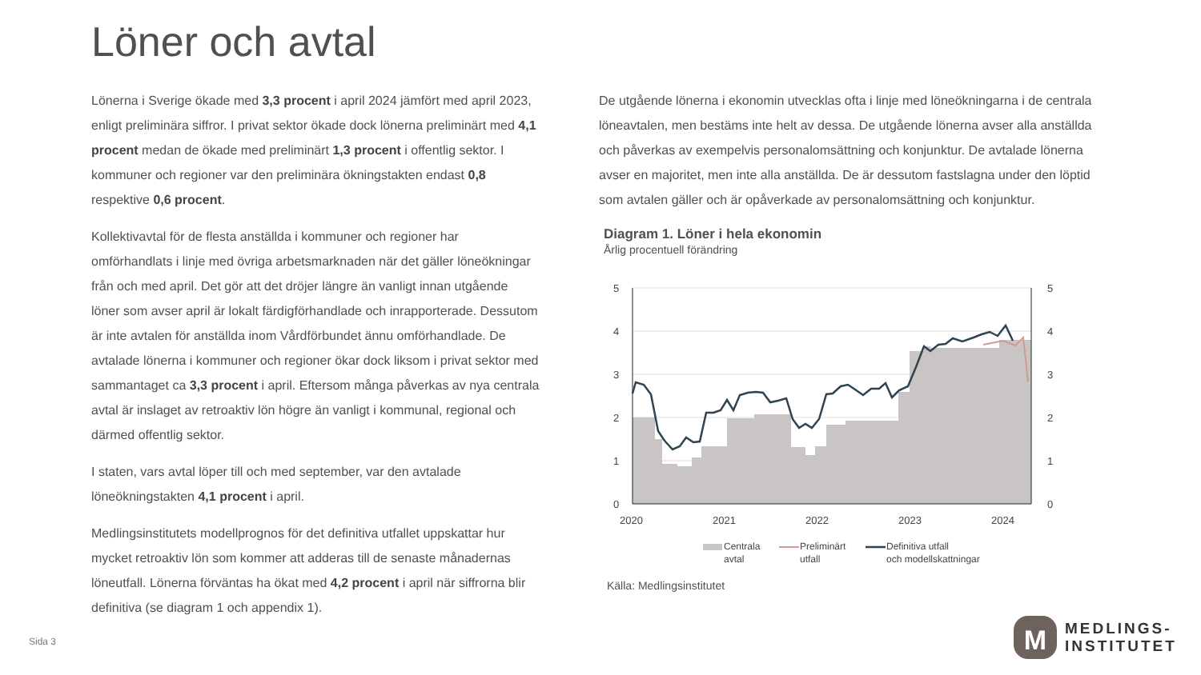Löner och avtal
Lönerna i Sverige ökade med 3,3 procent i april 2024 jämfört med april 2023, enligt preliminära siffror. I privat sektor ökade dock lönerna preliminärt med 4,1 procent medan de ökade med preliminärt 1,3 procent i offentlig sektor. I kommuner och regioner var den preliminära ökningstakten endast 0,8 respektive 0,6 procent.
Kollektivavtal för de flesta anställda i kommuner och regioner har omförhandlats i linje med övriga arbetsmarknaden när det gäller löneökningar från och med april. Det gör att det dröjer längre än vanligt innan utgående löner som avser april är lokalt färdigförhandlade och inrapporterade. Dessutom är inte avtalen för anställda inom Vårdförbundet ännu omförhandlade. De avtalade lönerna i kommuner och regioner ökar dock liksom i privat sektor med sammantaget ca 3,3 procent i april. Eftersom många påverkas av nya centrala avtal är inslaget av retroaktiv lön högre än vanligt i kommunal, regional och därmed offentlig sektor.
I staten, vars avtal löper till och med september, var den avtalade löneökningstakten 4,1 procent i april.
Medlingsinstitutets modellprognos för det definitiva utfallet uppskattar hur mycket retroaktiv lön som kommer att adderas till de senaste månadernas löneutfall. Lönerna förväntas ha ökat med 4,2 procent i april när siffrorna blir definitiva (se diagram 1 och appendix 1).
De utgående lönerna i ekonomin utvecklas ofta i linje med löneökningarna i de centrala löneavtalen, men bestäms inte helt av dessa. De utgående lönerna avser alla anställda och påverkas av exempelvis personalomsättning och konjunktur. De avtalade lönerna avser en majoritet, men inte alla anställda. De är dessutom fastslagna under den löptid som avtalen gäller och är opåverkade av personalomsättning och konjunktur.
Diagram 1. Löner i hela ekonomin
Årlig procentuell förändring
5
4
3
2
1
0
5
4
3
2
1
0
2020
2021
2022
2023
2024
Centrala
avtal
Preliminärt
utfall
Definitiva utfall
och modellskattningar
Källa: Medlingsinstitutet
Sida 3
M
MEDLINGS-
INSTITUTET